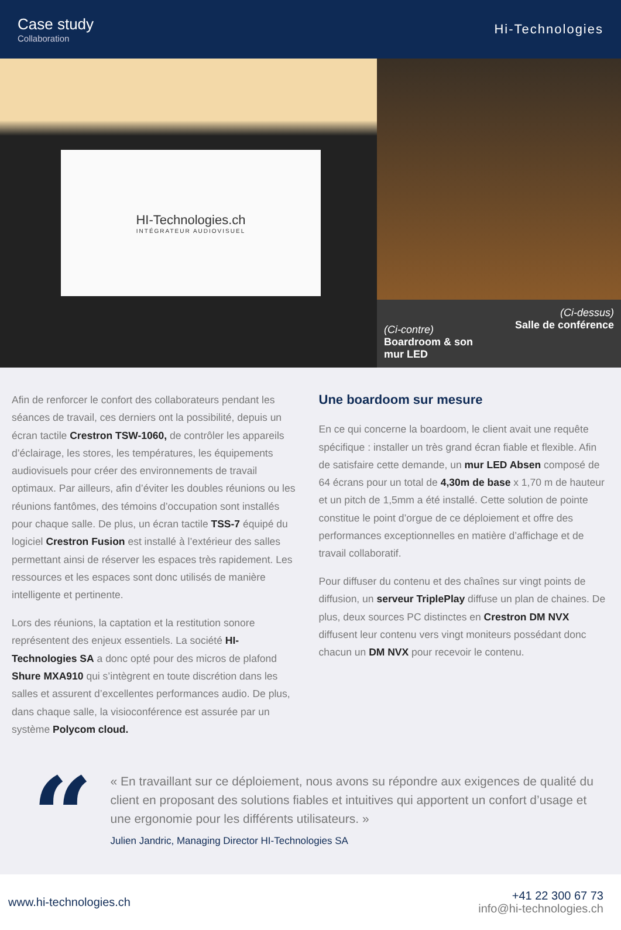Case study
Collaboration
Hi-Technologies
HI-Technologies.ch
INTÉGRATEUR AUDIOVISUEL
(Ci-contre)
Boardroom & son
mur LED
(Ci-dessus)
Salle de conférence
Afin de renforcer le confort des collaborateurs pendant les séances de travail, ces derniers ont la possibilité, depuis un écran tactile Crestron TSW-1060, de contrôler les appareils d’éclairage, les stores, les températures, les équipements audiovisuels pour créer des environnements de travail optimaux. Par ailleurs, afin d’éviter les doubles réunions ou les réunions fantômes, des témoins d’occupation sont installés pour chaque salle. De plus, un écran tactile TSS-7 équipé du logiciel Crestron Fusion est installé à l’extérieur des salles permettant ainsi de réserver les espaces très rapidement. Les ressources et les espaces sont donc utilisés de manière intelligente et pertinente.
Lors des réunions, la captation et la restitution sonore représentent des enjeux essentiels. La société HI-Technologies SA a donc opté pour des micros de plafond Shure MXA910 qui s’intègrent en toute discrétion dans les salles et assurent d’excellentes performances audio. De plus, dans chaque salle, la visioconférence est assurée par un système Polycom cloud.
Une boardoom sur mesure
En ce qui concerne la boardoom, le client avait une requête spécifique : installer un très grand écran fiable et flexible. Afin de satisfaire cette demande, un mur LED Absen composé de 64 écrans pour un total de 4,30m de base x 1,70 m de hauteur et un pitch de 1,5mm a été installé. Cette solution de pointe constitue le point d’orgue de ce déploiement et offre des performances exceptionnelles en matière d’affichage et de travail collaboratif.
Pour diffuser du contenu et des chaînes sur vingt points de diffusion, un serveur TriplePlay diffuse un plan de chaines. De plus, deux sources PC distinctes en Crestron DM NVX diffusent leur contenu vers vingt moniteurs possédant donc chacun un DM NVX pour recevoir le contenu.
“
« En travaillant sur ce déploiement, nous avons su répondre aux exigences de qualité du client en proposant des solutions fiables et intuitives qui apportent un confort d’usage et une ergonomie pour les différents utilisateurs. »
Julien Jandric, Managing Director HI-Technologies SA
www.hi-technologies.ch
+41 22 300 67 73
info@hi-technologies.ch